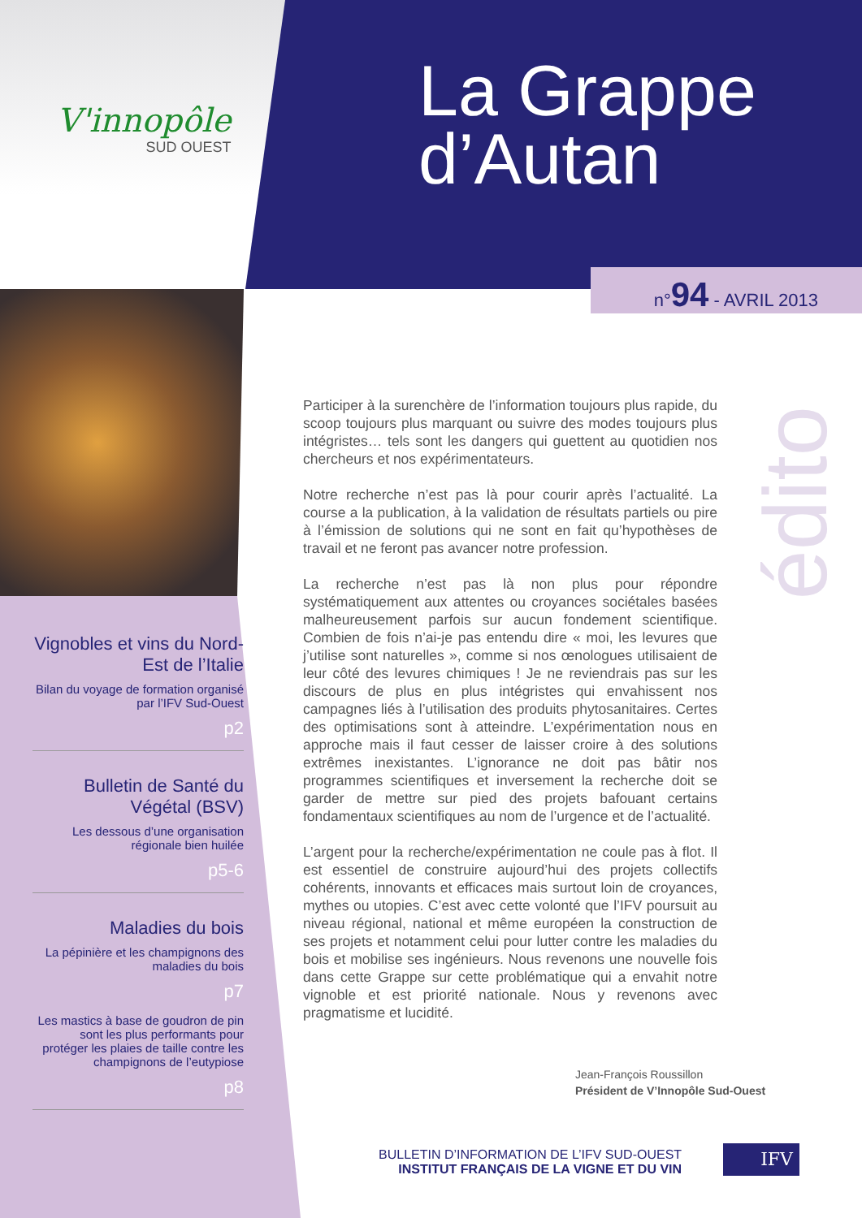V'innopôle
SUD OUEST
La Grappe
d’Autan
n°94 - AVRIL 2013
Vignobles et vins du Nord-Est de l’Italie
Bilan du voyage de formation organisé par l’IFV Sud-Ouest
p2
Bulletin de Santé du Végétal (BSV)
Les dessous d’une organisation régionale bien huilée
p5-6
Maladies du bois
La pépinière et les champignons des maladies du bois
p7
Les mastics à base de goudron de pin sont les plus performants pour protéger les plaies de taille contre les champignons de l’eutypiose
p8
Participer à la surenchère de l’information toujours plus rapide, du scoop toujours plus marquant ou suivre des modes toujours plus intégristes… tels sont les dangers qui guettent au quotidien nos chercheurs et nos expérimentateurs.
Notre recherche n’est pas là pour courir après l’actualité. La course a la publication, à la validation de résultats partiels ou pire à l’émission de solutions qui ne sont en fait qu’hypothèses de travail et ne feront pas avancer notre profession.
La recherche n’est pas là non plus pour répondre systématiquement aux attentes ou croyances sociétales basées malheureusement parfois sur aucun fondement scientifique. Combien de fois n’ai-je pas entendu dire « moi, les levures que j’utilise sont naturelles », comme si nos œnologues utilisaient de leur côté des levures chimiques ! Je ne reviendrais pas sur les discours de plus en plus intégristes qui envahissent nos campagnes liés à l’utilisation des produits phytosanitaires. Certes des optimisations sont à atteindre. L’expérimentation nous en approche mais il faut cesser de laisser croire à des solutions extrêmes inexistantes. L’ignorance ne doit pas bâtir nos programmes scientifiques et inversement la recherche doit se garder de mettre sur pied des projets bafouant certains fondamentaux scientifiques au nom de l’urgence et de l’actualité.
L’argent pour la recherche/expérimentation ne coule pas à flot. Il est essentiel de construire aujourd’hui des projets collectifs cohérents, innovants et efficaces mais surtout loin de croyances, mythes ou utopies. C’est avec cette volonté que l’IFV poursuit au niveau régional, national et même européen la construction de ses projets et notamment celui pour lutter contre les maladies du bois et mobilise ses ingénieurs. Nous revenons une nouvelle fois dans cette Grappe sur cette problématique qui a envahit notre vignoble et est priorité nationale. Nous y revenons avec pragmatisme et lucidité.
édito
Jean-François Roussillon
Président de V’Innopôle Sud-Ouest
BULLETIN D’INFORMATION DE L’IFV SUD-OUEST
INSTITUT FRANÇAIS DE LA VIGNE ET DU VIN
IFV